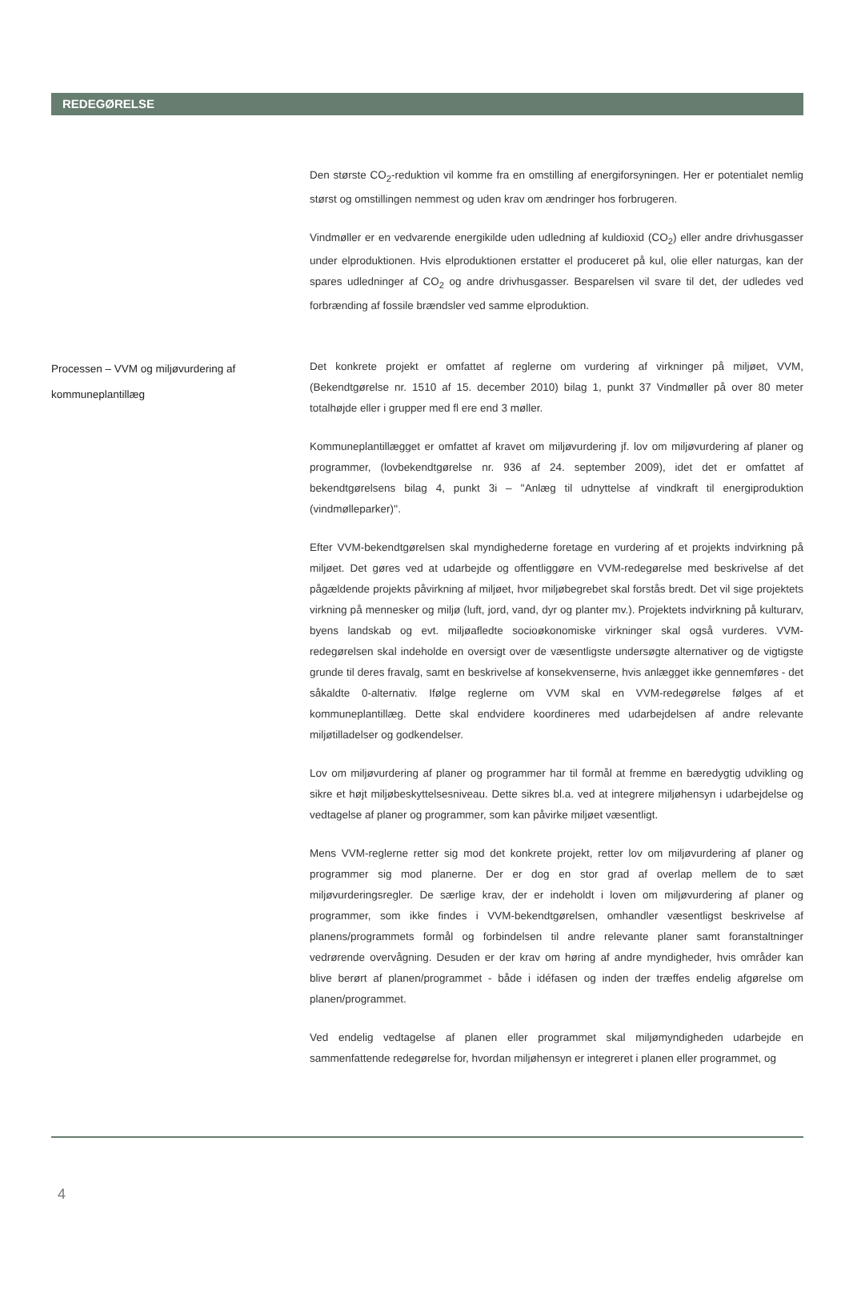REDEGØRELSE
Den største CO<sub>2</sub>-reduktion vil komme fra en omstilling af energiforsyningen. Her er potentialet nemlig størst og omstillingen nemmest og uden krav om ændringer hos forbrugeren.
Vindmøller er en vedvarende energikilde uden udledning af kuldioxid (CO<sub>2</sub>) eller andre drivhusgasser under elproduktionen. Hvis elproduktionen erstatter el produceret på kul, olie eller naturgas, kan der spares udledninger af CO<sub>2</sub> og andre drivhusgasser. Besparelsen vil svare til det, der udledes ved forbrænding af fossile brændsler ved samme elproduktion.
Processen – VVM og miljøvurdering af kommuneplantillæg
Det konkrete projekt er omfattet af reglerne om vurdering af virkninger på miljøet, VVM, (Bekendtgørelse nr. 1510 af 15. december 2010) bilag 1, punkt 37 Vindmøller på over 80 meter totalhøjde eller i grupper med fl ere end 3 møller.
Kommuneplantillægget er omfattet af kravet om miljøvurdering jf. lov om miljøvurdering af planer og programmer, (lovbekendtgørelse nr. 936 af 24. september 2009), idet det er omfattet af bekendtgørelsens bilag 4, punkt 3i – ''Anlæg til udnyttelse af vindkraft til energiproduktion (vindmølleparker)''.
Efter VVM-bekendtgørelsen skal myndighederne foretage en vurdering af et projekts indvirkning på miljøet. Det gøres ved at udarbejde og offentliggøre en VVM-redegørelse med beskrivelse af det pågældende projekts påvirkning af miljøet, hvor miljøbegrebet skal forstås bredt. Det vil sige projektets virkning på mennesker og miljø (luft, jord, vand, dyr og planter mv.). Projektets indvirkning på kulturarv, byens landskab og evt. miljøafledte socioøkonomiske virkninger skal også vurderes. VVM-redegørelsen skal indeholde en oversigt over de væsentligste undersøgte alternativer og de vigtigste grunde til deres fravalg, samt en beskrivelse af konsekvenserne, hvis anlægget ikke gennemføres - det såkaldte 0-alternativ. Ifølge reglerne om VVM skal en VVM-redegørelse følges af et kommuneplantillæg. Dette skal endvidere koordineres med udarbejdelsen af andre relevante miljøtilladelser og godkendelser.
Lov om miljøvurdering af planer og programmer har til formål at fremme en bæredygtig udvikling og sikre et højt miljøbeskyttelsesniveau. Dette sikres bl.a. ved at integrere miljøhensyn i udarbejdelse og vedtagelse af planer og programmer, som kan påvirke miljøet væsentligt.
Mens VVM-reglerne retter sig mod det konkrete projekt, retter lov om miljøvurdering af planer og programmer sig mod planerne. Der er dog en stor grad af overlap mellem de to sæt miljøvurderingsregler. De særlige krav, der er indeholdt i loven om miljøvurdering af planer og programmer, som ikke findes i VVM-bekendtgørelsen, omhandler væsentligst beskrivelse af planens/programmets formål og forbindelsen til andre relevante planer samt foranstaltninger vedrørende overvågning. Desuden er der krav om høring af andre myndigheder, hvis områder kan blive berørt af planen/programmet - både i idéfasen og inden der træffes endelig afgørelse om planen/programmet.
Ved endelig vedtagelse af planen eller programmet skal miljømyndigheden udarbejde en sammenfattende redegørelse for, hvordan miljøhensyn er integreret i planen eller programmet, og
4